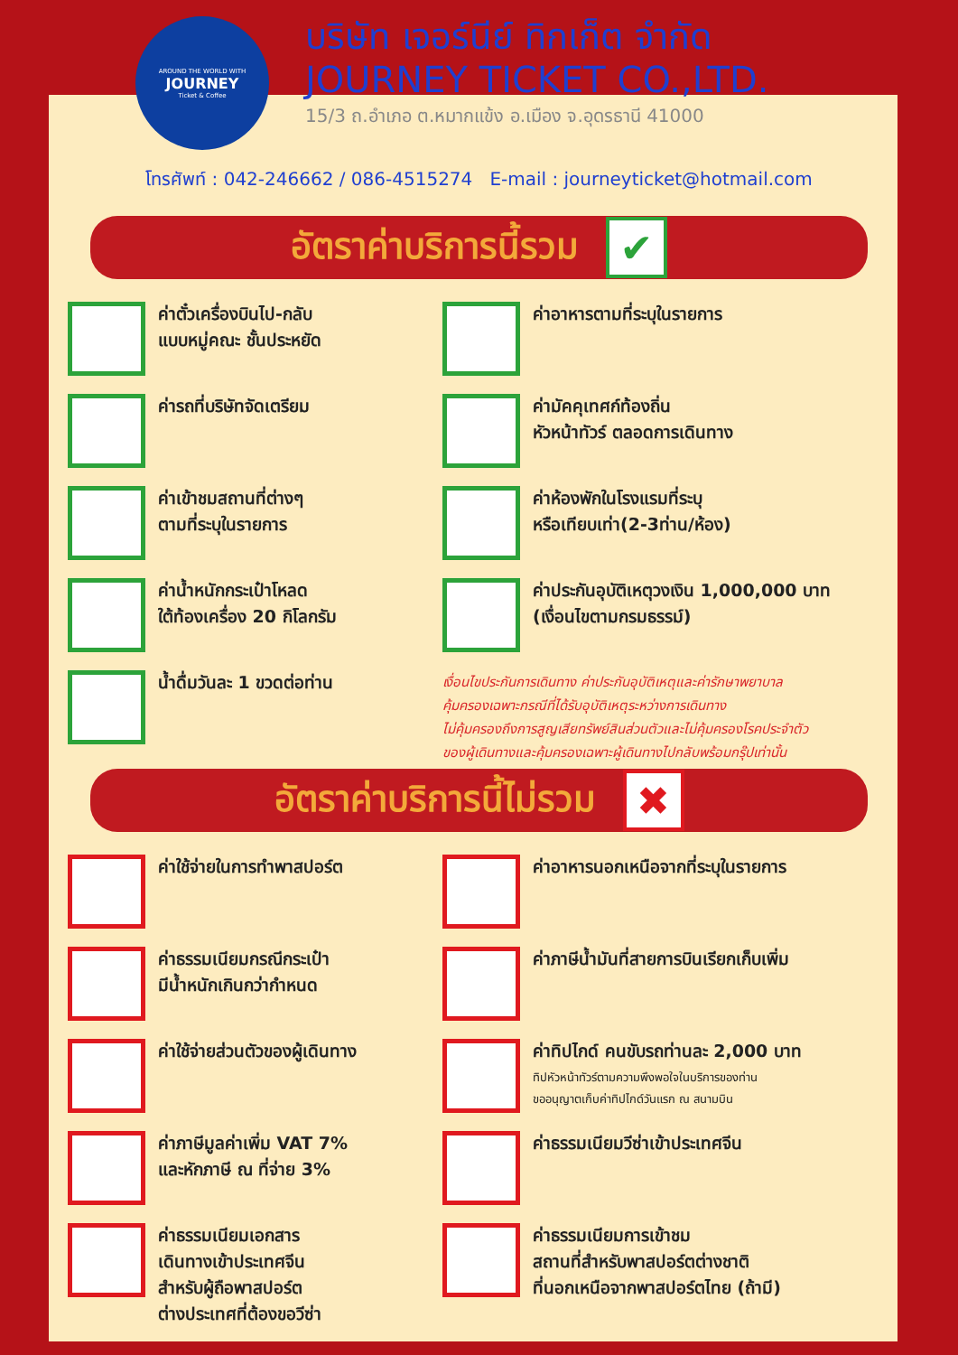AROUND THE WORLD WITH
JOURNEY
Ticket & Coffee
บริษัท เจอร์นีย์ ทิกเก็ต จำกัด
JOURNEY TICKET CO.,LTD.
15/3 ถ.อำเภอ ต.หมากแข้ง อ.เมือง จ.อุดรธานี 41000
โทรศัพท์ : 042-246662 / 086-4515274 E-mail : journeyticket@hotmail.com
อัตราค่าบริการนี้รวม ✔
ค่าตั๋วเครื่องบินไป-กลับ
แบบหมู่คณะ ชั้นประหยัด
ค่าอาหารตามที่ระบุในรายการ
ค่ารถที่บริษัทจัดเตรียม
ค่ามัคคุเทศก์ท้องถิ่น
หัวหน้าทัวร์ ตลอดการเดินทาง
ค่าเข้าชมสถานที่ต่างๆ
ตามที่ระบุในรายการ
ค่าห้องพักในโรงแรมที่ระบุ
หรือเทียบเท่า(2-3ท่าน/ห้อง)
ค่าน้ำหนักกระเป๋าโหลด
ใต้ท้องเครื่อง 20 กิโลกรัม
ค่าประกันอุบัติเหตุวงเงิน 1,000,000 บาท
(เงื่อนไขตามกรมธรรม์)
น้ำดื่มวันละ 1 ขวดต่อท่าน
เงื่อนไขประกันการเดินทาง ค่าประกันอุบัติเหตุและค่ารักษาพยาบาล
คุ้มครองเฉพาะกรณีที่ได้รับอุบัติเหตุระหว่างการเดินทาง
ไม่คุ้มครองถึงการสูญเสียทรัพย์สินส่วนตัวและไม่คุ้มครองโรคประจำตัว
ของผู้เดินทางและคุ้มครองเฉพาะผู้เดินทางไปกลับพร้อมกรุ๊ปเท่านั้น
อัตราค่าบริการนี้ไม่รวม ✖
ค่าใช้จ่ายในการทำพาสปอร์ต
ค่าอาหารนอกเหนือจากที่ระบุในรายการ
ค่าธรรมเนียมกรณีกระเป๋า
มีน้ำหนักเกินกว่ากำหนด
ค่าภาษีน้ำมันที่สายการบินเรียกเก็บเพิ่ม
ค่าใช้จ่ายส่วนตัวของผู้เดินทาง
ค่าทิปไกด์ คนขับรถท่านละ 2,000 บาท
ทิปหัวหน้าทัวร์ตามความพึงพอใจในบริการของท่าน
ขออนุญาตเก็บค่าทิปไกด์วันแรก ณ สนามบิน
ค่าภาษีมูลค่าเพิ่ม VAT 7%
และหักภาษี ณ ที่จ่าย 3%
ค่าธรรมเนียมวีซ่าเข้าประเทศจีน
ค่าธรรมเนียมเอกสาร
เดินทางเข้าประเทศจีน
สำหรับผู้ถือพาสปอร์ต
ต่างประเทศที่ต้องขอวีซ่า
ค่าธรรมเนียมการเข้าชม
สถานที่สำหรับพาสปอร์ตต่างชาติ
ที่นอกเหนือจากพาสปอร์ตไทย (ถ้ามี)